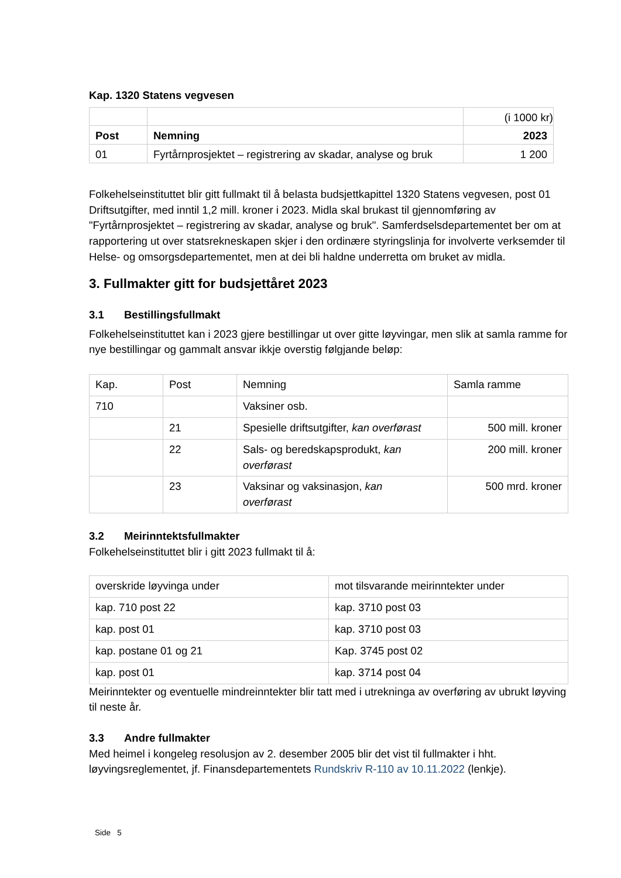Kap. 1320 Statens vegvesen
| | | (i 1000 kr) |
| Post | Nemning | 2023 |
| 01 | Fyrtårnprosjektet – registrering av skadar, analyse og bruk | 1 200 |
Folkehelseinstituttet blir gitt fullmakt til å belasta budsjettkapittel 1320 Statens vegvesen, post 01 Driftsutgifter, med inntil 1,2 mill. kroner i 2023. Midla skal brukast til gjennomføring av "Fyrtårnprosjektet – registrering av skadar, analyse og bruk". Samferdselsdepartementet ber om at rapportering ut over statsrekneskapen skjer i den ordinære styringslinja for involverte verksemder til Helse- og omsorgsdepartementet, men at dei bli haldne underretta om bruket av midla.
3. Fullmakter gitt for budsjettåret 2023
3.1 Bestillingsfullmakt
Folkehelseinstituttet kan i 2023 gjere bestillingar ut over gitte løyvingar, men slik at samla ramme for nye bestillingar og gammalt ansvar ikkje overstig følgjande beløp:
| Kap. | Post | Nemning | Samla ramme |
| --- | --- | --- | --- |
| 710 | | Vaksiner osb. | |
| | 21 | Spesielle driftsutgifter, kan overførast | 500 mill. kroner |
| | 22 | Sals- og beredskapsprodukt, kan overførast | 200 mill. kroner |
| | 23 | Vaksinar og vaksinasjon, kan overførast | 500 mrd. kroner |
3.2 Meirinntektsfullmakter
Folkehelseinstituttet blir i gitt 2023 fullmakt til å:
| overskride løyvinga under | mot tilsvarande meirinntekter under |
| kap. 710 post 22 | kap. 3710 post 03 |
| kap. post 01 | kap. 3710 post 03 |
| kap. postane 01 og 21 | Kap. 3745 post 02 |
| kap. post 01 | kap. 3714 post 04 |
Meirinntekter og eventuelle mindreinntekter blir tatt med i utrekninga av overføring av ubrukt løyving til neste år.
3.3 Andre fullmakter
Med heimel i kongeleg resolusjon av 2. desember 2005 blir det vist til fullmakter i hht. løyvingsreglementet, jf. Finansdepartementets Rundskriv R-110 av 10.11.2022 (lenkje).
Side 5